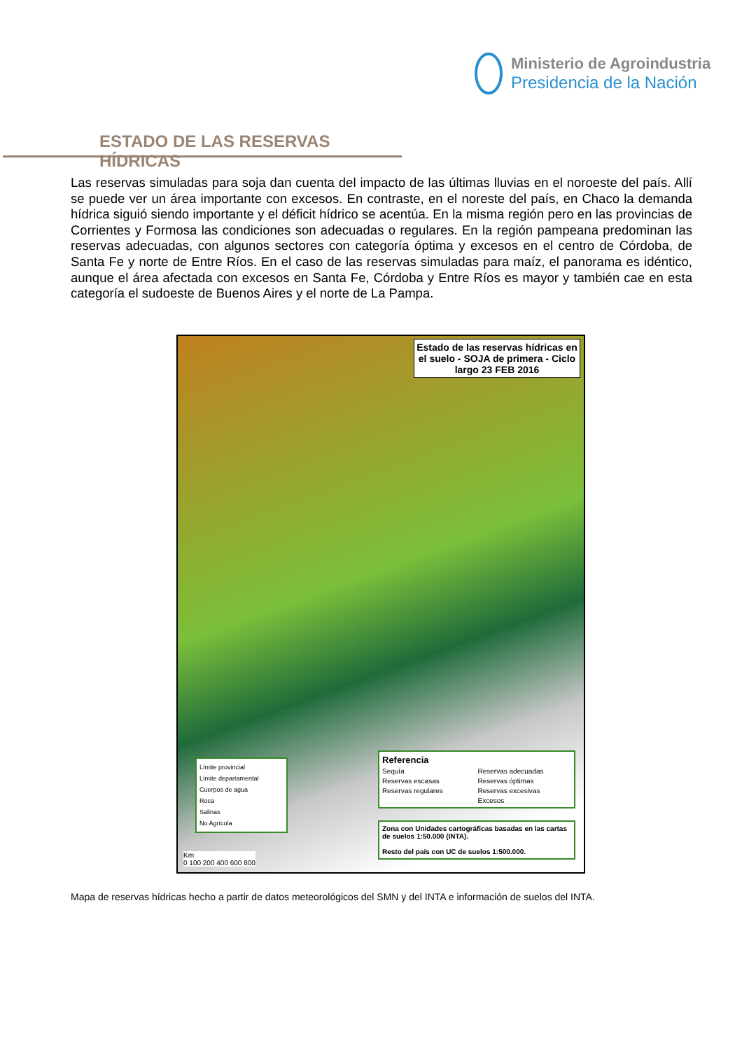Ministerio de Agroindustria
Presidencia de la Nación
ESTADO DE LAS RESERVAS HÍDRICAS
Las reservas simuladas para soja dan cuenta del impacto de las últimas lluvias en el noroeste del país. Allí se puede ver un área importante con excesos. En contraste, en el noreste del país, en Chaco la demanda hídrica siguió siendo importante y el déficit hídrico se acentúa. En la misma región pero en las provincias de Corrientes y Formosa las condiciones son adecuadas o regulares. En la región pampeana predominan las reservas adecuadas, con algunos sectores con categoría óptima y excesos en el centro de Córdoba, de Santa Fe y norte de Entre Ríos. En el caso de las reservas simuladas para maíz, el panorama es idéntico, aunque el área afectada con excesos en Santa Fe, Córdoba y Entre Ríos es mayor y también cae en esta categoría el sudoeste de Buenos Aires y el norte de La Pampa.
Estado de las reservas hídricas en el suelo - SOJA de primera - Ciclo largo 23 FEB 2016
Límite provincial
Límite departamental
Cuerpos de agua
Roca
Salinas
No Agrícola
Referencia Sequía Reservas adecuadas Reservas escasas Reservas óptimas Reservas regulares Reservas excesivas Excesos
Zona con Unidades cartográficas basadas en las cartas de suelos 1:50.000 (INTA).
Resto del país con UC de suelos 1:500.000.
Km
0 100 200 400 600 800
Mapa de reservas hídricas hecho a partir de datos meteorológicos del SMN y del INTA e información de suelos del INTA.